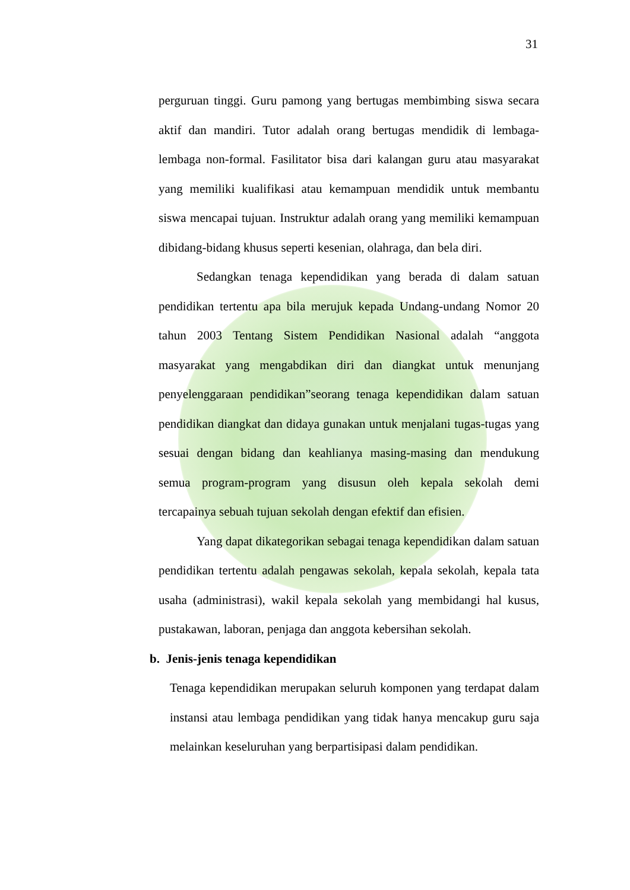31
perguruan tinggi. Guru pamong yang bertugas membimbing siswa secara aktif dan mandiri. Tutor adalah orang bertugas mendidik di lembaga-lembaga non-formal. Fasilitator bisa dari kalangan guru atau masyarakat yang memiliki kualifikasi atau kemampuan mendidik untuk membantu siswa mencapai tujuan. Instruktur adalah orang yang memiliki kemampuan dibidang-bidang khusus seperti kesenian, olahraga, dan bela diri.
Sedangkan tenaga kependidikan yang berada di dalam satuan pendidikan tertentu apa bila merujuk kepada Undang-undang Nomor 20 tahun 2003 Tentang Sistem Pendidikan Nasional adalah “anggota masyarakat yang mengabdikan diri dan diangkat untuk menunjang penyelenggaraan pendidikan”seorang tenaga kependidikan dalam satuan pendidikan diangkat dan didaya gunakan untuk menjalani tugas-tugas yang sesuai dengan bidang dan keahlianya masing-masing dan mendukung semua program-program yang disusun oleh kepala sekolah demi tercapainya sebuah tujuan sekolah dengan efektif dan efisien.
Yang dapat dikategorikan sebagai tenaga kependidikan dalam satuan pendidikan tertentu adalah pengawas sekolah, kepala sekolah, kepala tata usaha (administrasi), wakil kepala sekolah yang membidangi hal kusus, pustakawan, laboran, penjaga dan anggota kebersihan sekolah.
b. Jenis-jenis tenaga kependidikan
Tenaga kependidikan merupakan seluruh komponen yang terdapat dalam instansi atau lembaga pendidikan yang tidak hanya mencakup guru saja melainkan keseluruhan yang berpartisipasi dalam pendidikan.